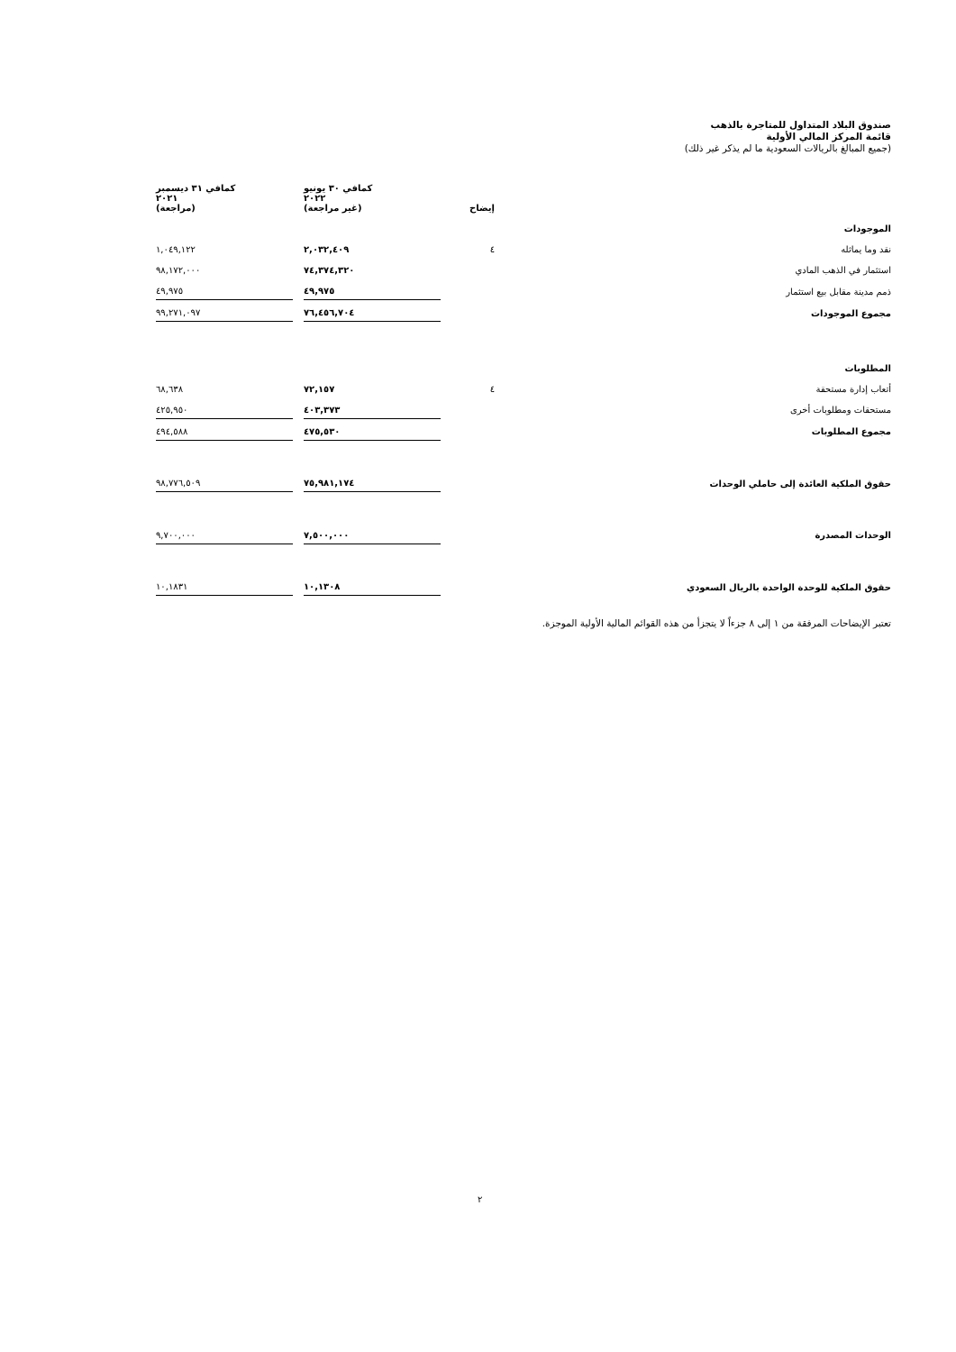صندوق البلاد المتداول للمتاجرة بالذهب
قائمة المركز المالي الأولية
(جميع المبالغ بالريالات السعودية ما لم يذكر غير ذلك)
| | إيضاح | كمافي ٣٠ يونيو ٢٠٢٢ (غير مراجعة) | | كمافي ٣١ ديسمبر ٢٠٢١ (مراجعة) |
| --- | --- | --- | --- | --- |
| الموجودات | | | | |
| نقد وما يماثله | ٤ | ٢,٠٣٢,٤٠٩ | | ١,٠٤٩,١٢٢ |
| استثمار في الذهب المادي | | ٧٤,٣٧٤,٣٢٠ | | ٩٨,١٧٢,٠٠٠ |
| ذمم مدينة مقابل بيع استثمار | | ٤٩,٩٧٥ | | ٤٩,٩٧٥ |
| مجموع الموجودات | | ٧٦,٤٥٦,٧٠٤ | | ٩٩,٢٧١,٠٩٧ |
| المطلوبات | | | | |
| أتعاب إدارة مستحقة | ٤ | ٧٢,١٥٧ | | ٦٨,٦٣٨ |
| مستحقات ومطلوبات أخرى | | ٤٠٣,٣٧٣ | | ٤٢٥,٩٥٠ |
| مجموع المطلوبات | | ٤٧٥,٥٣٠ | | ٤٩٤,٥٨٨ |
| حقوق الملكية العائدة إلى حاملي الوحدات | | ٧٥,٩٨١,١٧٤ | | ٩٨,٧٧٦,٥٠٩ |
| الوحدات المصدرة | | ٧,٥٠٠,٠٠٠ | | ٩,٧٠٠,٠٠٠ |
| حقوق الملكية للوحدة الواحدة بالريال السعودي | | ١٠,١٣٠٨ | | ١٠,١٨٣١ |
تعتبر الإيضاحات المرفقة من ١ إلى ٨ جزءاً لا يتجزأ من هذه القوائم المالية الأولية الموجزة.
٢